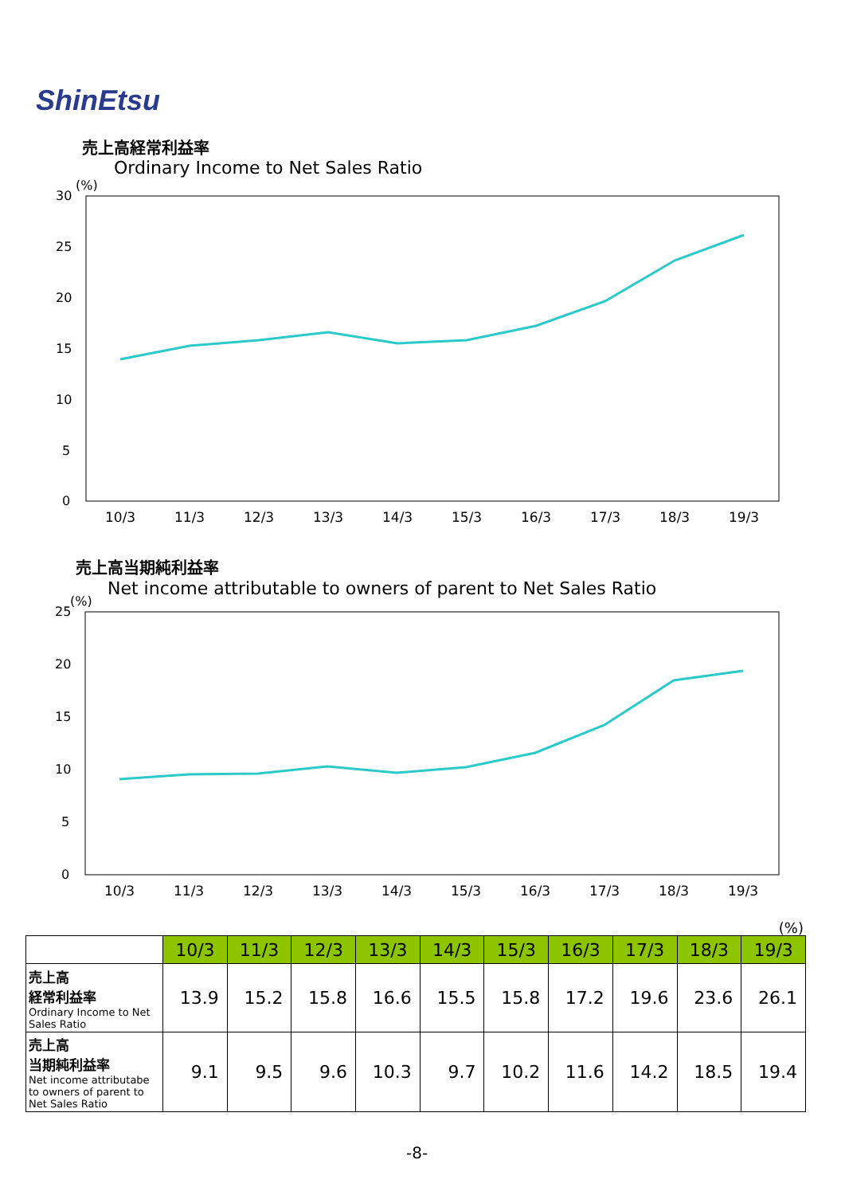ShinEtsu
売上高経常利益率
Ordinary Income to Net Sales Ratio
(%)
30
25
20
15
10
5
0
10/3
11/3
12/3
13/3
14/3
15/3
16/3
17/3
18/3
19/3
売上高当期純利益率
Net income attributable to owners of parent to Net Sales Ratio
(%)
25
20
15
10
5
0
10/3
11/3
12/3
13/3
14/3
15/3
16/3
17/3
18/3
19/3
(%)
| | 10/3 | 11/3 | 12/3 | 13/3 | 14/3 | 15/3 | 16/3 | 17/3 | 18/3 | 19/3 |
| 売上高 経常利益率 Ordinary Income to Net Sales Ratio | 13.9 | 15.2 | 15.8 | 16.6 | 15.5 | 15.8 | 17.2 | 19.6 | 23.6 | 26.1 |
| 売上高 当期純利益率 Net income attributabe to owners of parent to Net Sales Ratio | 9.1 | 9.5 | 9.6 | 10.3 | 9.7 | 10.2 | 11.6 | 14.2 | 18.5 | 19.4 |
-8-